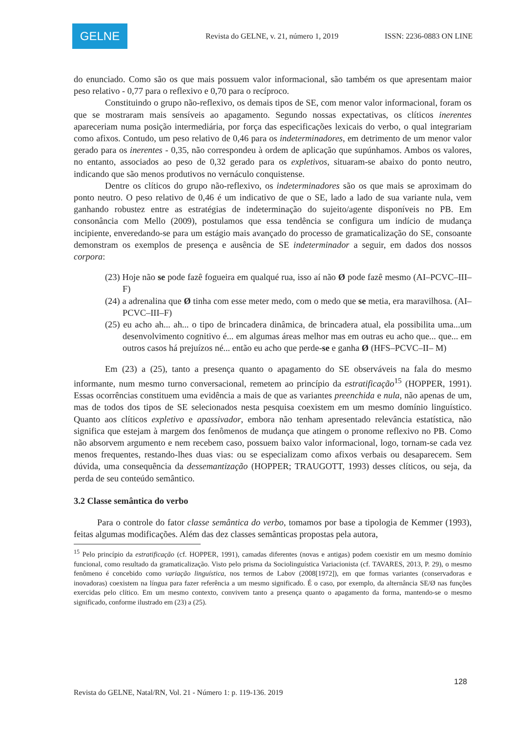GELNE
Revista do GELNE, v. 21, número 1, 2019
ISSN: 2236-0883 ON LINE
do enunciado. Como são os que mais possuem valor informacional, são também os que apresentam maior peso relativo - 0,77 para o reflexivo e 0,70 para o recíproco.
Constituindo o grupo não-reflexivo, os demais tipos de SE, com menor valor informacional, foram os que se mostraram mais sensíveis ao apagamento. Segundo nossas expectativas, os clíticos inerentes apareceriam numa posição intermediária, por força das especificações lexicais do verbo, o qual integrariam como afixos. Contudo, um peso relativo de 0,46 para os indeterminadores, em detrimento de um menor valor gerado para os inerentes - 0,35, não correspondeu à ordem de aplicação que supúnhamos. Ambos os valores, no entanto, associados ao peso de 0,32 gerado para os expletivos, situaram-se abaixo do ponto neutro, indicando que são menos produtivos no vernáculo conquistense.
Dentre os clíticos do grupo não-reflexivo, os indeterminadores são os que mais se aproximam do ponto neutro. O peso relativo de 0,46 é um indicativo de que o SE, lado a lado de sua variante nula, vem ganhando robustez entre as estratégias de indeterminação do sujeito/agente disponíveis no PB. Em consonância com Mello (2009), postulamos que essa tendência se configura um indício de mudança incipiente, enveredando-se para um estágio mais avançado do processo de gramaticalização do SE, consoante demonstram os exemplos de presença e ausência de SE indeterminador a seguir, em dados dos nossos corpora:
(23) Hoje não se pode fazê fogueira em qualqué rua, isso aí não Ø pode fazê mesmo (AI–PCVC–III–F)
(24) a adrenalina que Ø tinha com esse meter medo, com o medo que se metia, era maravilhosa. (AI–PCVC–III–F)
(25) eu acho ah... ah... o tipo de brincadera dinâmica, de brincadera atual, ela possibilita uma...um desenvolvimento cognitivo é... em algumas áreas melhor mas em outras eu acho que... que... em outros casos há prejuízos né... então eu acho que perde-se e ganha Ø (HFS–PCVC–II– M)
Em (23) a (25), tanto a presença quanto o apagamento do SE observáveis na fala do mesmo informante, num mesmo turno conversacional, remetem ao princípio da estratificação<sup>15</sup> (HOPPER, 1991). Essas ocorrências constituem uma evidência a mais de que as variantes preenchida e nula, não apenas de um, mas de todos dos tipos de SE selecionados nesta pesquisa coexistem em um mesmo domínio linguístico. Quanto aos clíticos expletivo e apassivador, embora não tenham apresentado relevância estatística, não significa que estejam à margem dos fenômenos de mudança que atingem o pronome reflexivo no PB. Como não absorvem argumento e nem recebem caso, possuem baixo valor informacional, logo, tornam-se cada vez menos frequentes, restando-lhes duas vias: ou se especializam como afixos verbais ou desaparecem. Sem dúvida, uma consequência da dessemantização (HOPPER; TRAUGOTT, 1993) desses clíticos, ou seja, da perda de seu conteúdo semântico.
3.2 Classe semântica do verbo
Para o controle do fator classe semântica do verbo, tomamos por base a tipologia de Kemmer (1993), feitas algumas modificações. Além das dez classes semânticas propostas pela autora,
<sup>15</sup> Pelo princípio da estratificação (cf. HOPPER, 1991), camadas diferentes (novas e antigas) podem coexistir em um mesmo domínio funcional, como resultado da gramaticalização. Visto pelo prisma da Sociolinguística Variacionista (cf. TAVARES, 2013, P. 29), o mesmo fenômeno é concebido como variação linguística, nos termos de Labov (2008[1972]), em que formas variantes (conservadoras e inovadoras) coexistem na língua para fazer referência a um mesmo significado. É o caso, por exemplo, da alternância SE/Ø nas funções exercidas pelo clítico. Em um mesmo contexto, convivem tanto a presença quanto o apagamento da forma, mantendo-se o mesmo significado, conforme ilustrado em (23) a (25).
128
Revista do GELNE, Natal/RN, Vol. 21 - Número 1: p. 119-136. 2019